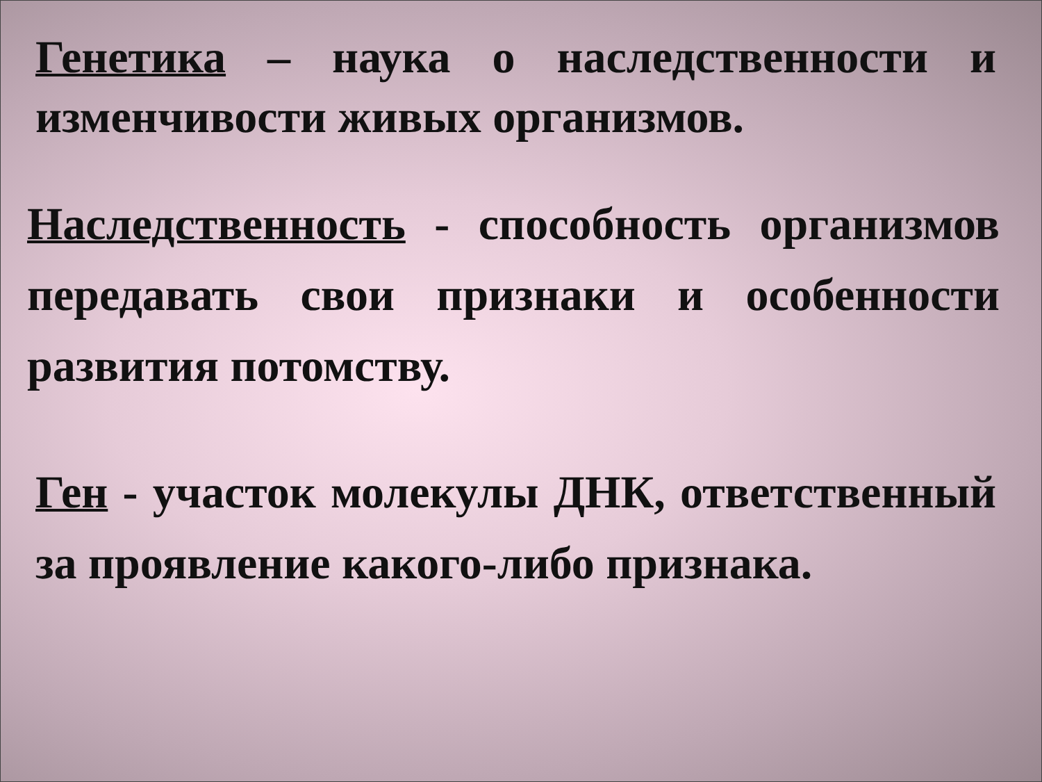Генетика – наука о наследственности и изменчивости живых организмов.
Наследственность - способность организмов передавать свои признаки и особенности развития потомству.
Ген - участок молекулы ДНК, ответственный за проявление какого-либо признака.